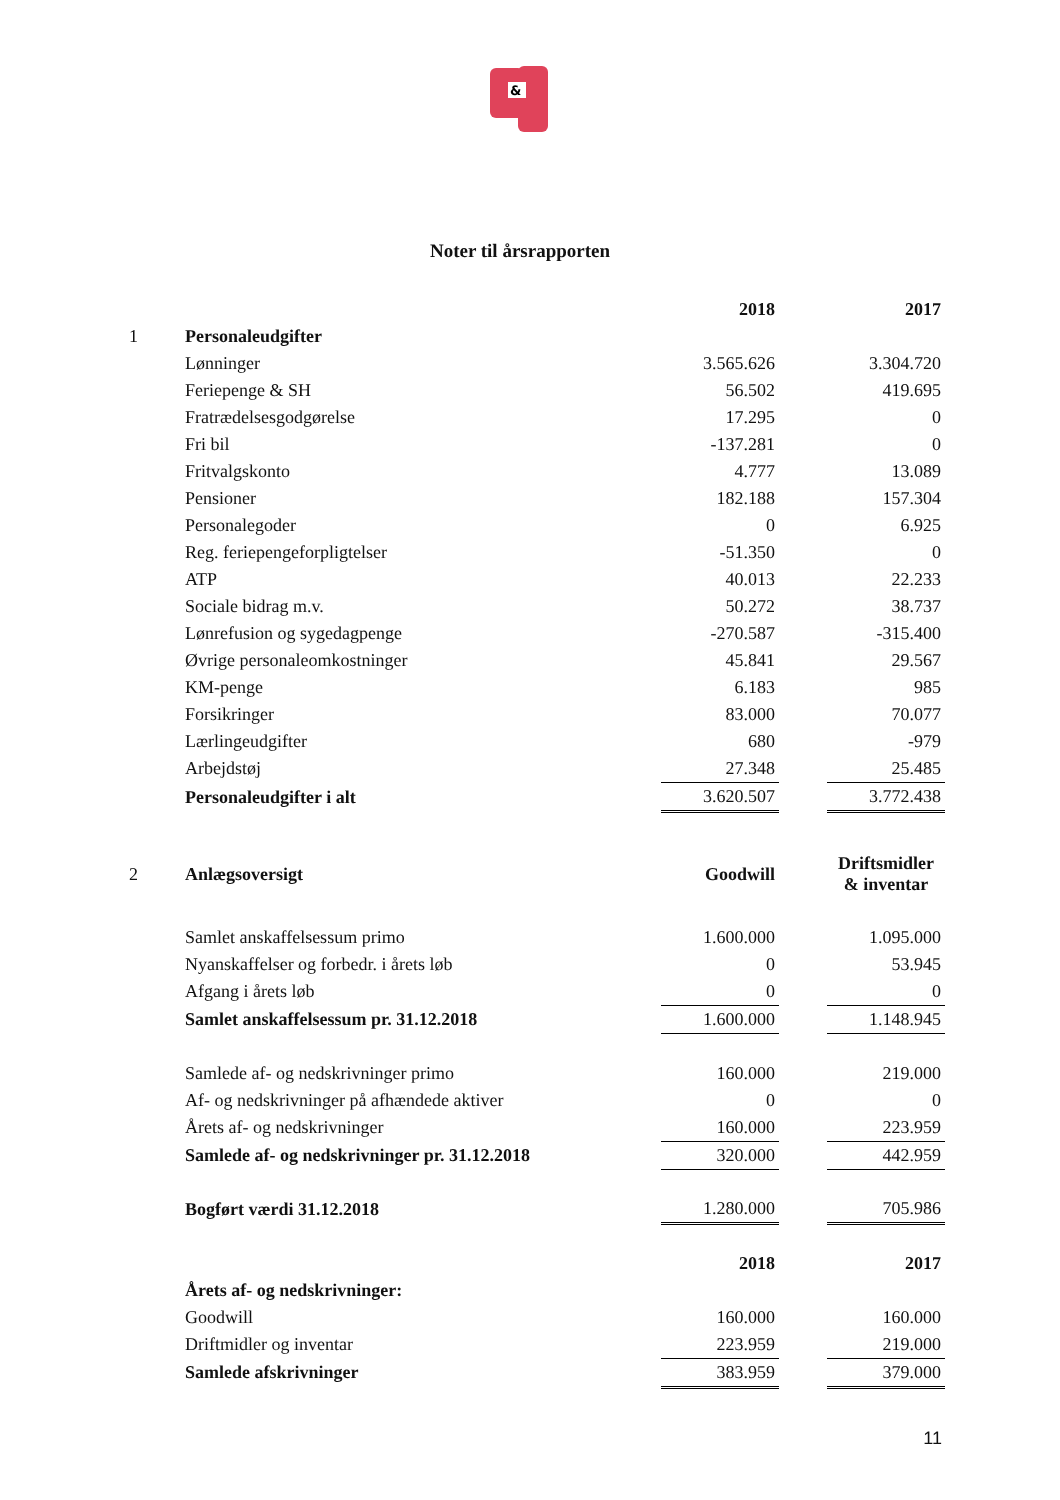&
Noter til årsrapporten
| | | 2018 | | 2017 |
| 1 | Personaleudgifter | | | |
| | Lønninger | 3.565.626 | | 3.304.720 |
| | Feriepenge & SH | 56.502 | | 419.695 |
| | Fratrædelsesgodgørelse | 17.295 | | 0 |
| | Fri bil | -137.281 | | 0 |
| | Fritvalgskonto | 4.777 | | 13.089 |
| | Pensioner | 182.188 | | 157.304 |
| | Personalegoder | 0 | | 6.925 |
| | Reg. feriepengeforpligtelser | -51.350 | | 0 |
| | ATP | 40.013 | | 22.233 |
| | Sociale bidrag m.v. | 50.272 | | 38.737 |
| | Lønrefusion og sygedagpenge | -270.587 | | -315.400 |
| | Øvrige personaleomkostninger | 45.841 | | 29.567 |
| | KM-penge | 6.183 | | 985 |
| | Forsikringer | 83.000 | | 70.077 |
| | Lærlingeudgifter | 680 | | -979 |
| | Arbejdstøj | 27.348 | | 25.485 |
| | Personaleudgifter i alt | 3.620.507 | | 3.772.438 |
| 2 | Anlægsoversigt | Goodwill | | Driftsmidler & inventar |
| | Samlet anskaffelsessum primo | 1.600.000 | | 1.095.000 |
| | Nyanskaffelser og forbedr. i årets løb | 0 | | 53.945 |
| | Afgang i årets løb | 0 | | 0 |
| | Samlet anskaffelsessum pr. 31.12.2018 | 1.600.000 | | 1.148.945 |
| | Samlede af- og nedskrivninger primo | 160.000 | | 219.000 |
| | Af- og nedskrivninger på afhændede aktiver | 0 | | 0 |
| | Årets af- og nedskrivninger | 160.000 | | 223.959 |
| | Samlede af- og nedskrivninger pr. 31.12.2018 | 320.000 | | 442.959 |
| | Bogført værdi 31.12.2018 | 1.280.000 | | 705.986 |
| | | 2018 | | 2017 |
| | Årets af- og nedskrivninger: | | | |
| | Goodwill | 160.000 | | 160.000 |
| | Driftmidler og inventar | 223.959 | | 219.000 |
| | Samlede afskrivninger | 383.959 | | 379.000 |
11